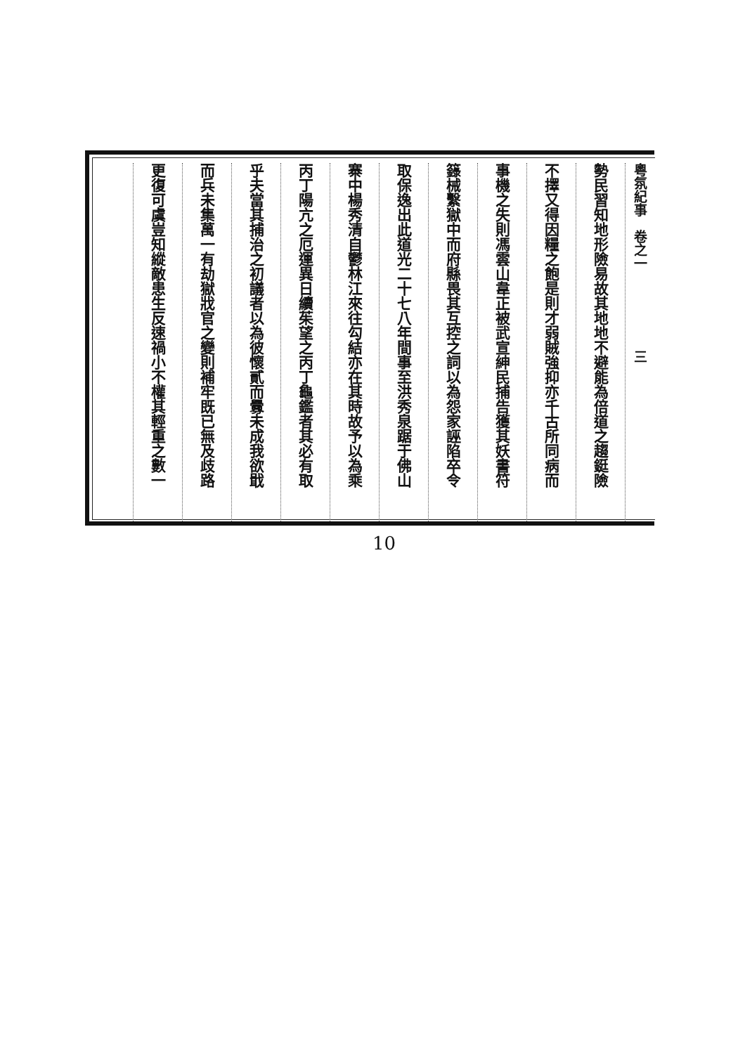粵氛紀事　卷之一　　　　　　三
勢民習知地形險易故其地地不避能為倍道之趨鋌險
不擇又得因糧之飽是則才弱賊強抑亦千古所同病而
事機之失則馮雲山韋正被武宣紳民捕告獲其妖書符
籙械繫獄中而府縣畏其互控之詞以為怨家誣陷卒令
取保逸出此道光二十七八年間事至洪秀泉踞于佛山
寨中楊秀清自鬱林江來往勾結亦在其時故予以為乘
丙丁陽亢之厄運異日續茱望之丙丁龜鑑者其必有取
乎夫當其捕治之初議者以為彼懷貳而釁未成我欲戢
而兵未集萬一有劫獄戕官之變則補牢既已無及歧路
更復可虞豈知縱敵患生反速禍小不權其輕重之數一
10